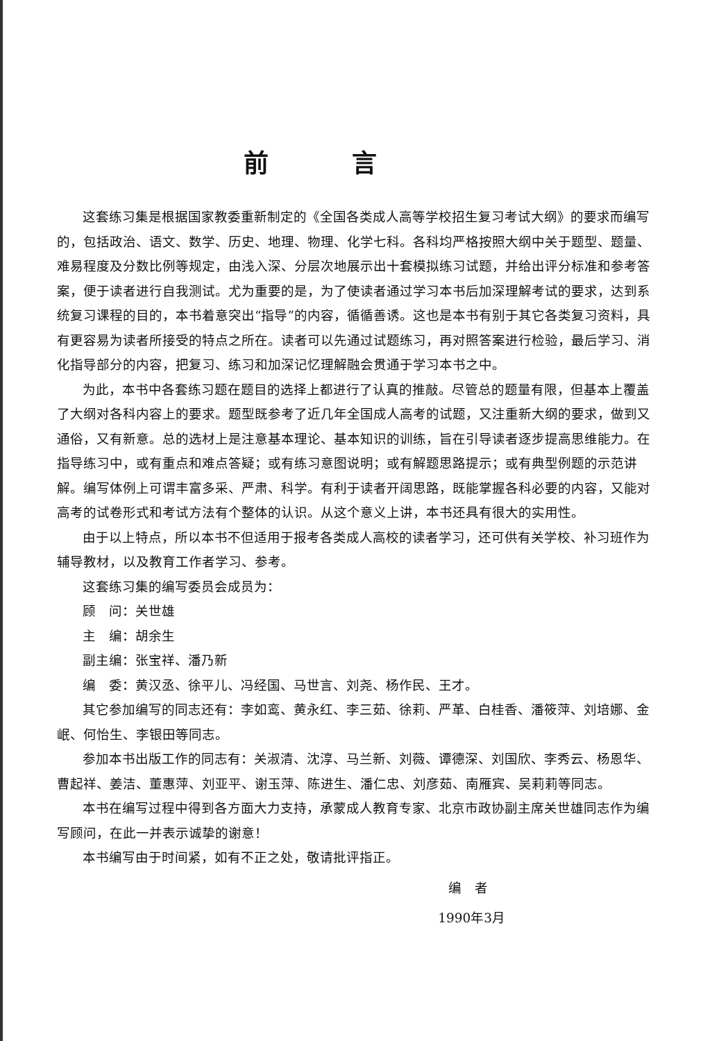前言
这套练习集是根据国家教委重新制定的《全国各类成人高等学校招生复习考试大纲》的要求而编写的，包括政治、语文、数学、历史、地理、物理、化学七科。各科均严格按照大纲中关于题型、题量、难易程度及分数比例等规定，由浅入深、分层次地展示出十套模拟练习试题，并给出评分标准和参考答案，便于读者进行自我测试。尤为重要的是，为了使读者通过学习本书后加深理解考试的要求，达到系统复习课程的目的，本书着意突出“指导”的内容，循循善诱。这也是本书有别于其它各类复习资料，具有更容易为读者所接受的特点之所在。读者可以先通过试题练习，再对照答案进行检验，最后学习、消化指导部分的内容，把复习、练习和加深记忆理解融会贯通于学习本书之中。
为此，本书中各套练习题在题目的选择上都进行了认真的推敲。尽管总的题量有限，但基本上覆盖了大纲对各科内容上的要求。题型既参考了近几年全国成人高考的试题，又注重新大纲的要求，做到又通俗，又有新意。总的选材上是注意基本理论、基本知识的训练，旨在引导读者逐步提高思维能力。在指导练习中，或有重点和难点答疑；或有练习意图说明；或有解题思路提示；或有典型例题的示范讲解。编写体例上可谓丰富多采、严肃、科学。有利于读者开阔思路，既能掌握各科必要的内容，又能对高考的试卷形式和考试方法有个整体的认识。从这个意义上讲，本书还具有很大的实用性。
由于以上特点，所以本书不但适用于报考各类成人高校的读者学习，还可供有关学校、补习班作为辅导教材，以及教育工作者学习、参考。
这套练习集的编写委员会成员为：
顾　问：关世雄
主　编：胡余生
副主编：张宝祥、潘乃新
编　委：黄汉丞、徐平儿、冯经国、马世言、刘尧、杨作民、王才。
其它参加编写的同志还有：李如鸾、黄永红、李三茹、徐莉、严革、白桂香、潘筱萍、刘培娜、金岷、何怡生、李银田等同志。
参加本书出版工作的同志有：关淑清、沈淳、马兰新、刘薇、谭德深、刘国欣、李秀云、杨恩华、曹起祥、姜洁、董惠萍、刘亚平、谢玉萍、陈进生、潘仁忠、刘彦茹、南雁宾、吴莉莉等同志。
本书在编写过程中得到各方面大力支持，承蒙成人教育专家、北京市政协副主席关世雄同志作为编写顾问，在此一并表示诚挚的谢意！
本书编写由于时间紧，如有不正之处，敬请批评指正。
编　者
1990年3月